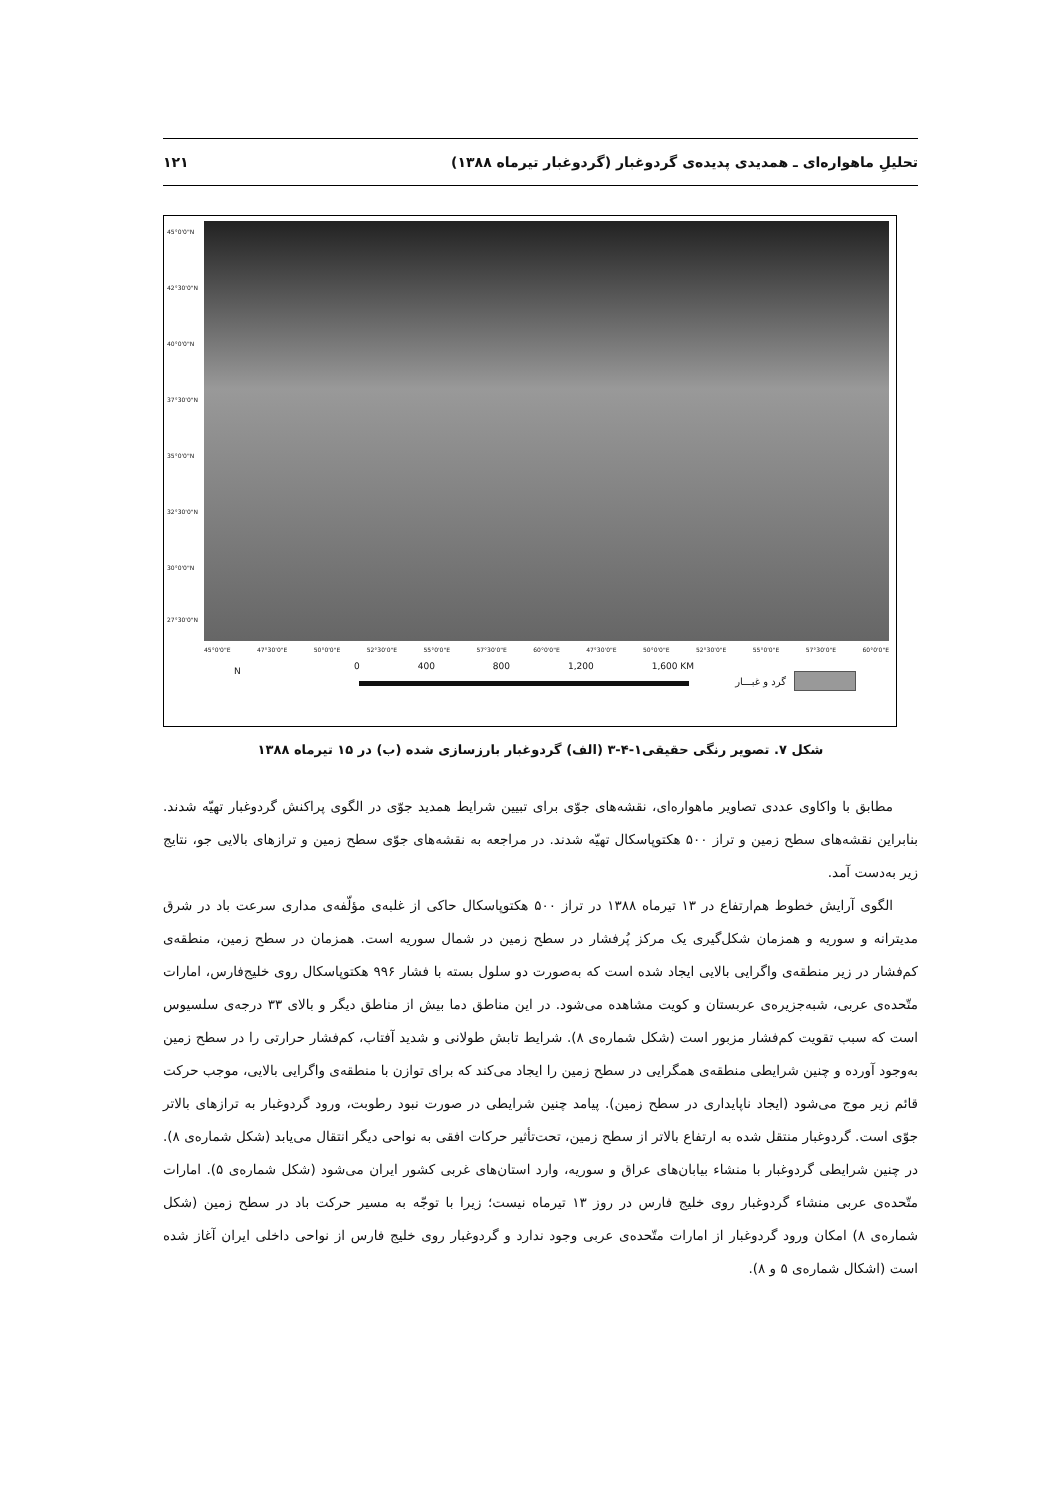تحلیلِ ماهواره‌ای ـ همدیدی پدیده‌ی گردوغبار (گردوغبار تیرماه ۱۳۸۸) ۱۲۱
45°0'0"N
42°30'0"N
40°0'0"N
37°30'0"N
35°0'0"N
32°30'0"N
30°0'0"N
27°30'0"N
45°0'0"E 47°30'0"E 50°0'0"E 52°30'0"E 55°0'0"E 57°30'0"E 60°0'0"E 47°30'0"E 50°0'0"E 52°30'0"E 55°0'0"E 57°30'0"E 60°0'0"E
N 0 400 800 1,200 1,600 KM
گرد و غبـــار
شکل ۷. تصویر رنگی حقیقی۱-۴-۳ (الف) گردوغبار بارزسازی شده (ب) در ۱۵ تیرماه ۱۳۸۸
مطابق با واکاوی عددی تصاویر ماهواره‌ای، نقشه‌های جوّی برای تبیین شرایط همدید جوّی در الگوی پراکنش گردوغبار تهیّه شدند. بنابراین نقشه‌های سطح زمین و تراز ۵۰۰ هکتوپاسکال تهیّه شدند. در مراجعه به نقشه‌های جوّی سطح زمین و ترازهای بالایی جو، نتایج زیر به‌دست آمد.
الگوی آرایش خطوط هم‌ارتفاع در ۱۳ تیرماه ۱۳۸۸ در تراز ۵۰۰ هکتوپاسکال حاکی از غلبه‌ی مؤلّفه‌ی مداری سرعت باد در شرق مدیترانه و سوریه و همزمان شکل‌گیری یک مرکز پُرفشار در سطح زمین در شمال سوریه است. همزمان در سطح زمین، منطقه‌ی کم‌فشار در زیر منطقه‌ی واگرایی بالایی ایجاد شده است که به‌صورت دو سلول بسته با فشار ۹۹۶ هکتوپاسکال روی خلیج‌فارس، امارات متّحده‌ی عربی، شبه‌جزیره‌ی عربستان و کویت مشاهده می‌شود. در این مناطق دما بیش از مناطق دیگر و بالای ۳۳ درجه‌ی سلسیوس است که سبب تقویت کم‌فشار مزبور است (شکل شماره‌ی ۸). شرایط تابش طولانی و شدید آفتاب، کم‌فشار حرارتی را در سطح زمین به‌وجود آورده و چنین شرایطی منطقه‌ی همگرایی در سطح زمین را ایجاد می‌کند که برای توازن با منطقه‌ی واگرایی بالایی، موجب حرکت قائم زیر موج می‌شود (ایجاد ناپایداری در سطح زمین). پیامد چنین شرایطی در صورت نبود رطوبت، ورود گردوغبار به ترازهای بالاتر جوّی است. گردوغبار منتقل شده به ارتفاع بالاتر از سطح زمین، تحت‌تأثیر حرکات افقی به نواحی دیگر انتقال می‌یابد (شکل شماره‌ی ۸). در چنین شرایطی گردوغبار با منشاء بیابان‌های عراق و سوریه، وارد استان‌های غربی کشور ایران می‌شود (شکل شماره‌ی ۵). امارات متّحده‌ی عربی منشاء گردوغبار روی خلیج فارس در روز ۱۳ تیرماه نیست؛ زیرا با توجّه به مسیر حرکت باد در سطح زمین (شکل شماره‌ی ۸) امکان ورود گردوغبار از امارات متّحده‌ی عربی وجود ندارد و گردوغبار روی خلیج فارس از نواحی داخلی ایران آغاز شده است (اشکال شماره‌ی ۵ و ۸).